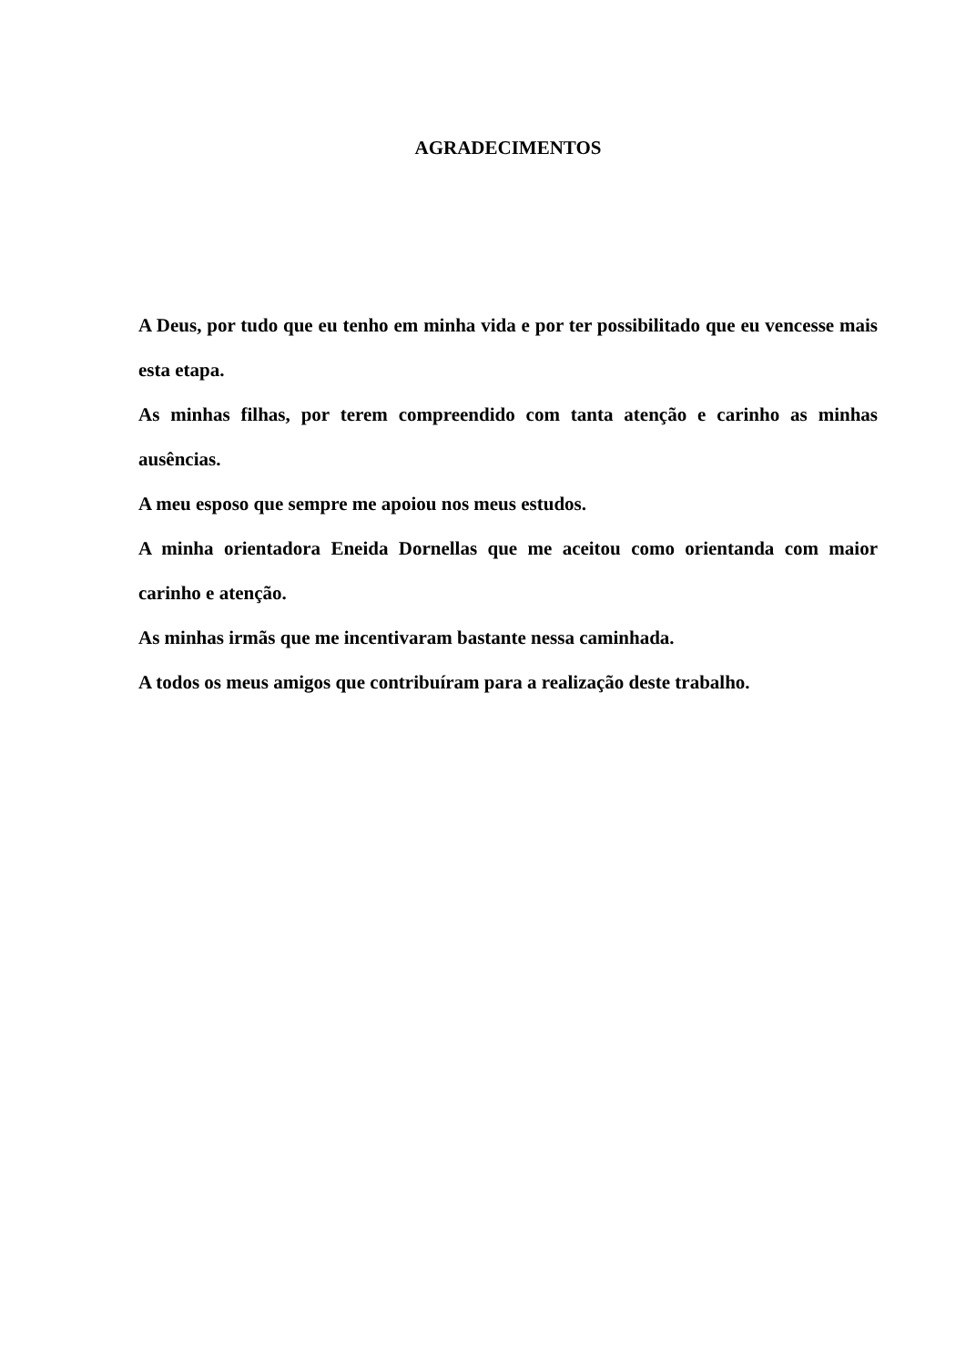AGRADECIMENTOS
A Deus, por tudo que eu tenho em minha vida e por ter possibilitado que eu vencesse mais esta etapa.
As minhas filhas, por terem compreendido com tanta atenção e carinho as minhas ausências.
A meu esposo que sempre me apoiou nos meus estudos.
A minha orientadora Eneida Dornellas que me aceitou como orientanda com maior carinho e atenção.
As minhas irmãs que me incentivaram bastante nessa caminhada.
A todos os meus amigos que contribuíram para a realização deste trabalho.